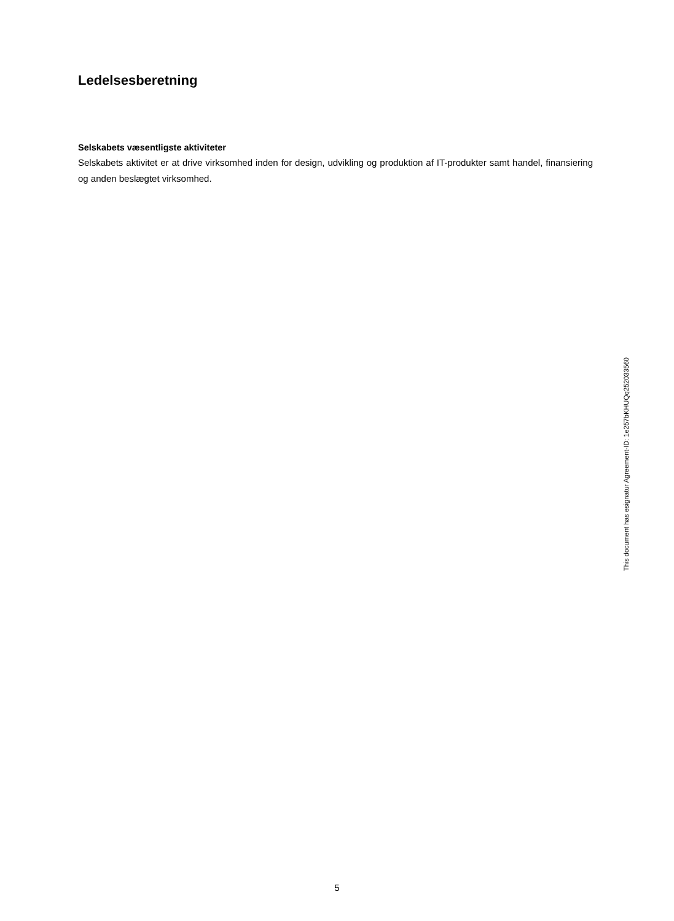Ledelsesberetning
Selskabets væsentligste aktiviteter
Selskabets aktivitet er at drive virksomhed inden for design, udvikling og produktion af IT-produkter samt handel, finansiering og anden beslægtet virksomhed.
This document has esignatur Agreement-ID: 1e257bKHUQq252033560
5